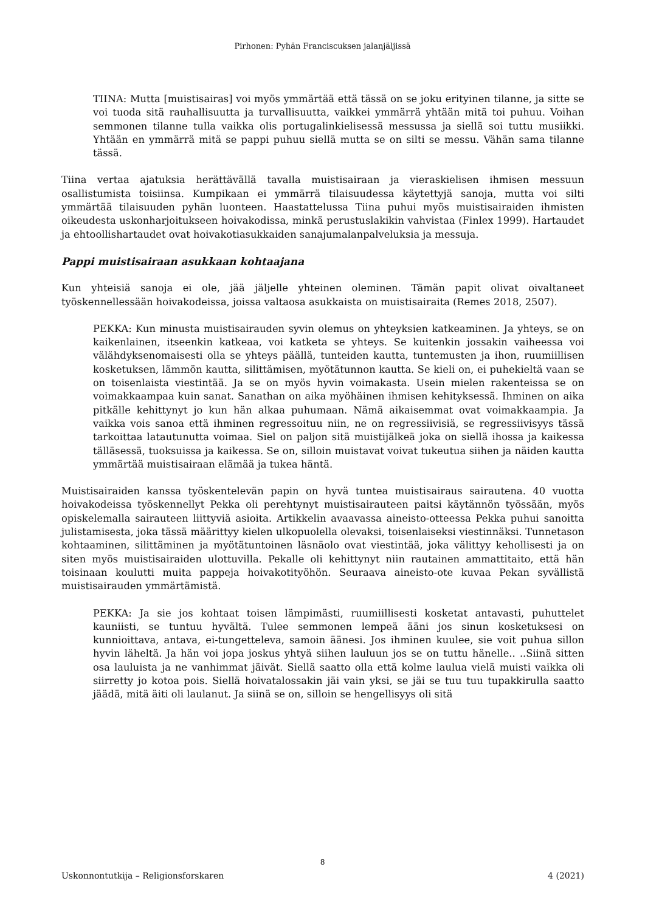Pirhonen: Pyhän Franciscuksen jalanjäljissä
TIINA: Mutta [muistisairas] voi myös ymmärtää että tässä on se joku erityinen tilanne, ja sitte se voi tuoda sitä rauhallisuutta ja turvallisuutta, vaikkei ymmärrä yhtään mitä toi puhuu. Voihan semmonen tilanne tulla vaikka olis portugalinkielisessä messussa ja siellä soi tuttu musiikki. Yhtään en ymmärrä mitä se pappi puhuu siellä mutta se on silti se messu. Vähän sama tilanne tässä.
Tiina vertaa ajatuksia herättävällä tavalla muistisairaan ja vieraskielisen ihmisen messuun osallistumista toisiinsa. Kumpikaan ei ymmärrä tilaisuudessa käytettyjä sanoja, mutta voi silti ymmärtää tilaisuuden pyhän luonteen. Haastattelussa Tiina puhui myös muistisairaiden ihmisten oikeudesta uskonharjoitukseen hoivakodissa, minkä perustuslakikin vahvistaa (Finlex 1999). Hartaudet ja ehtoollishartaudet ovat hoivakotiasukkaiden sanajumalanpalveluksia ja messuja.
Pappi muistisairaan asukkaan kohtaajana
Kun yhteisiä sanoja ei ole, jää jäljelle yhteinen oleminen. Tämän papit olivat oivaltaneet työskennellessään hoivakodeissa, joissa valtaosa asukkaista on muistisairaita (Remes 2018, 2507).
PEKKA: Kun minusta muistisairauden syvin olemus on yhteyksien katkeaminen. Ja yhteys, se on kaikenlainen, itseenkin katkeaa, voi katketa se yhteys. Se kuitenkin jossakin vaiheessa voi välähdyksenomaisesti olla se yhteys päällä, tunteiden kautta, tuntemusten ja ihon, ruumiillisen kosketuksen, lämmön kautta, silittämisen, myötätunnon kautta. Se kieli on, ei puhekieltä vaan se on toisenlaista viestintää. Ja se on myös hyvin voimakasta. Usein mielen rakenteissa se on voimakkaampaa kuin sanat. Sanathan on aika myöhäinen ihmisen kehityksessä. Ihminen on aika pitkälle kehittynyt jo kun hän alkaa puhumaan. Nämä aikaisemmat ovat voimakkaampia. Ja vaikka vois sanoa että ihminen regressoituu niin, ne on regressiivisiä, se regressiivisyys tässä tarkoittaa latautunutta voimaa. Siel on paljon sitä muistijälkeä joka on siellä ihossa ja kaikessa tälläsessä, tuoksuissa ja kaikessa. Se on, silloin muistavat voivat tukeutua siihen ja näiden kautta ymmärtää muistisairaan elämää ja tukea häntä.
Muistisairaiden kanssa työskentelevän papin on hyvä tuntea muistisairaus sairautena. 40 vuotta hoivakodeissa työskennellyt Pekka oli perehtynyt muistisairauteen paitsi käytännön työssään, myös opiskelemalla sairauteen liittyviä asioita. Artikkelin avaavassa aineisto-otteessa Pekka puhui sanoitta julistamisesta, joka tässä määrittyy kielen ulkopuolella olevaksi, toisenlaiseksi viestinnäksi. Tunnetason kohtaaminen, silittäminen ja myötätuntoinen läsnäolo ovat viestintää, joka välittyy kehollisesti ja on siten myös muistisairaiden ulottuvilla. Pekalle oli kehittynyt niin rautainen ammattitaito, että hän toisinaan koulutti muita pappeja hoivakotityöhön. Seuraava aineisto-ote kuvaa Pekan syvällistä muistisairauden ymmärtämistä.
PEKKA: Ja sie jos kohtaat toisen lämpimästi, ruumiillisesti kosketat antavasti, puhuttelet kauniisti, se tuntuu hyvältä. Tulee semmonen lempeä ääni jos sinun kosketuksesi on kunnioittava, antava, ei-tungetteleva, samoin äänesi. Jos ihminen kuulee, sie voit puhua sillon hyvin läheltä. Ja hän voi jopa joskus yhtyä siihen lauluun jos se on tuttu hänelle.. ..Siinä sitten osa lauluista ja ne vanhimmat jäivät. Siellä saatto olla että kolme laulua vielä muisti vaikka oli siirretty jo kotoa pois. Siellä hoivatalossakin jäi vain yksi, se jäi se tuu tuu tupakkirulla saatto jäädä, mitä äiti oli laulanut. Ja siinä se on, silloin se hengellisyys oli sitä
8
Uskonnontutkija – Religionsforskaren 4 (2021)